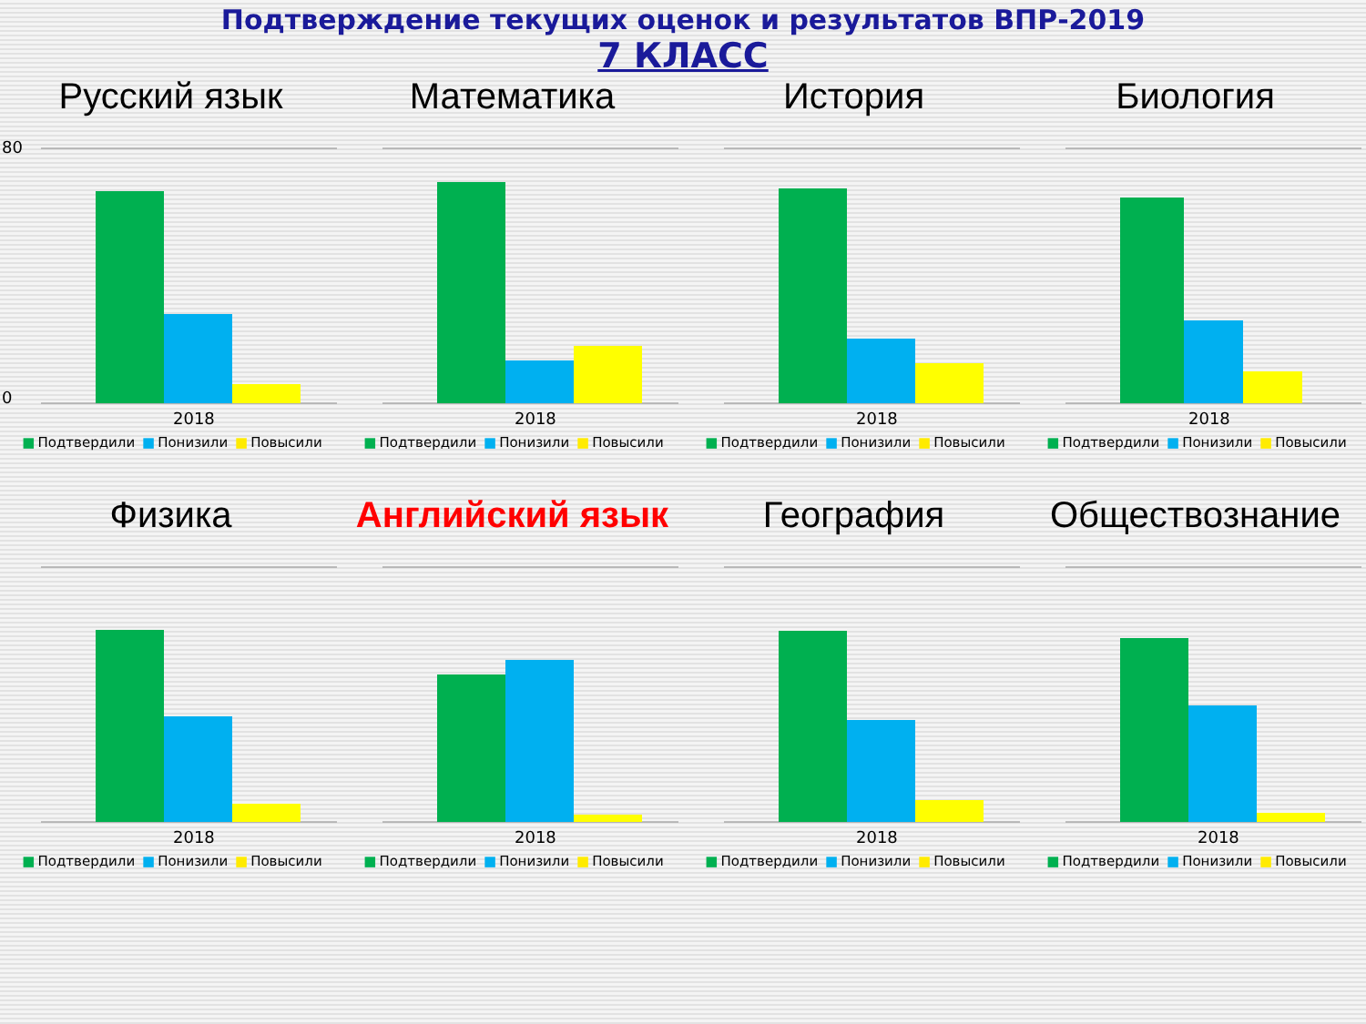Подтверждение текущих оценок и результатов ВПР-2019
7 КЛАСС
Русский язык
80
0
2018
■ Подтвердили ■ Понизили ■ Повысили
Математика
2018
■ Подтвердили ■ Понизили ■ Повысили
История
2018
■ Подтвердили ■ Понизили ■ Повысили
Биология
2018
■ Подтвердили ■ Понизили ■ Повысили
Физика
2018
■ Подтвердили ■ Понизили ■ Повысили
Английский язык
2018
■ Подтвердили ■ Понизили ■ Повысили
География
2018
■ Подтвердили ■ Понизили ■ Повысили
Обществознание
2018
■ Подтвердили ■ Понизили ■ Повысили